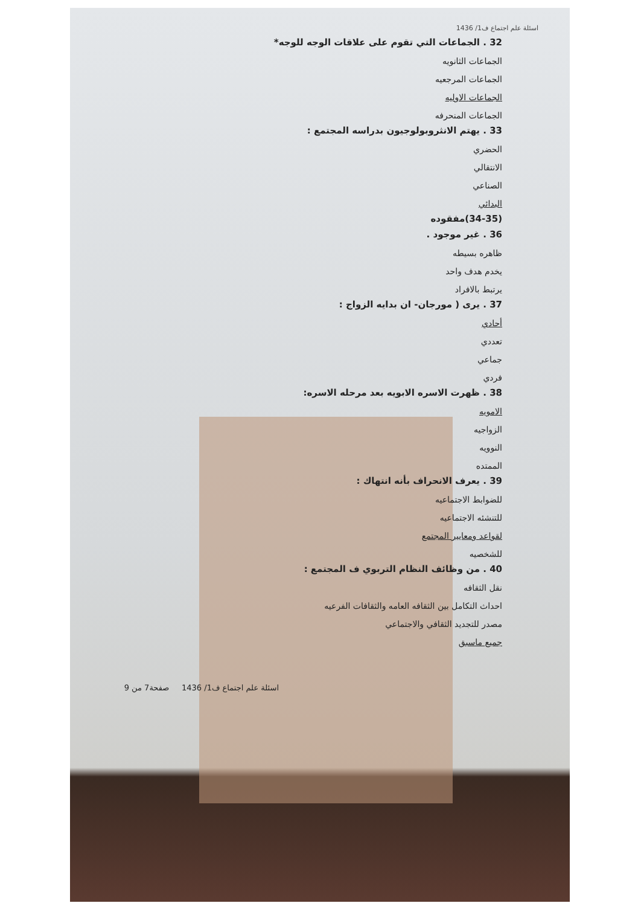اسئلة علم اجتماع ف1/ 1436
32 . الجماعات التي تقوم على علاقات الوجه للوجه*
الجماعات الثانويه
الجماعات المرجعيه
الجماعات الاوليه
الجماعات المنحرفه
33 . يهتم الانثروبولوجيون بدراسه المجتمع :
الحضري
الانتقالي
الصناعي
البدائي
(34-35)مفقوده
36 . غير موجود .
ظاهره بسيطه
يخدم هدف واحد
يرتبط بالافراد
37 . يرى ( مورجان- ان بدايه الزواج :
أحادي
تعددي
جماعي
فردي
38 . ظهرت الاسره الابويه بعد مرحله الاسره:
الامويه
الزواجيه
النوويه
الممتده
39 . يعرف الانحراف بأنه انتهاك :
للضوابط الاجتماعيه
للتنشئه الاجتماعيه
لقواعد ومعايير المجتمع
للشخصيه
40 . من وظائف النظام التربوي ف المجتمع :
نقل الثقافه
احداث التكامل بين الثقافه العامه والثقافات الفرعيه
مصدر للتجديد الثقافي والاجتماعي
جميع ماسبق
اسئلة علم اجتماع ف1/ 1436 صفحة7 من 9